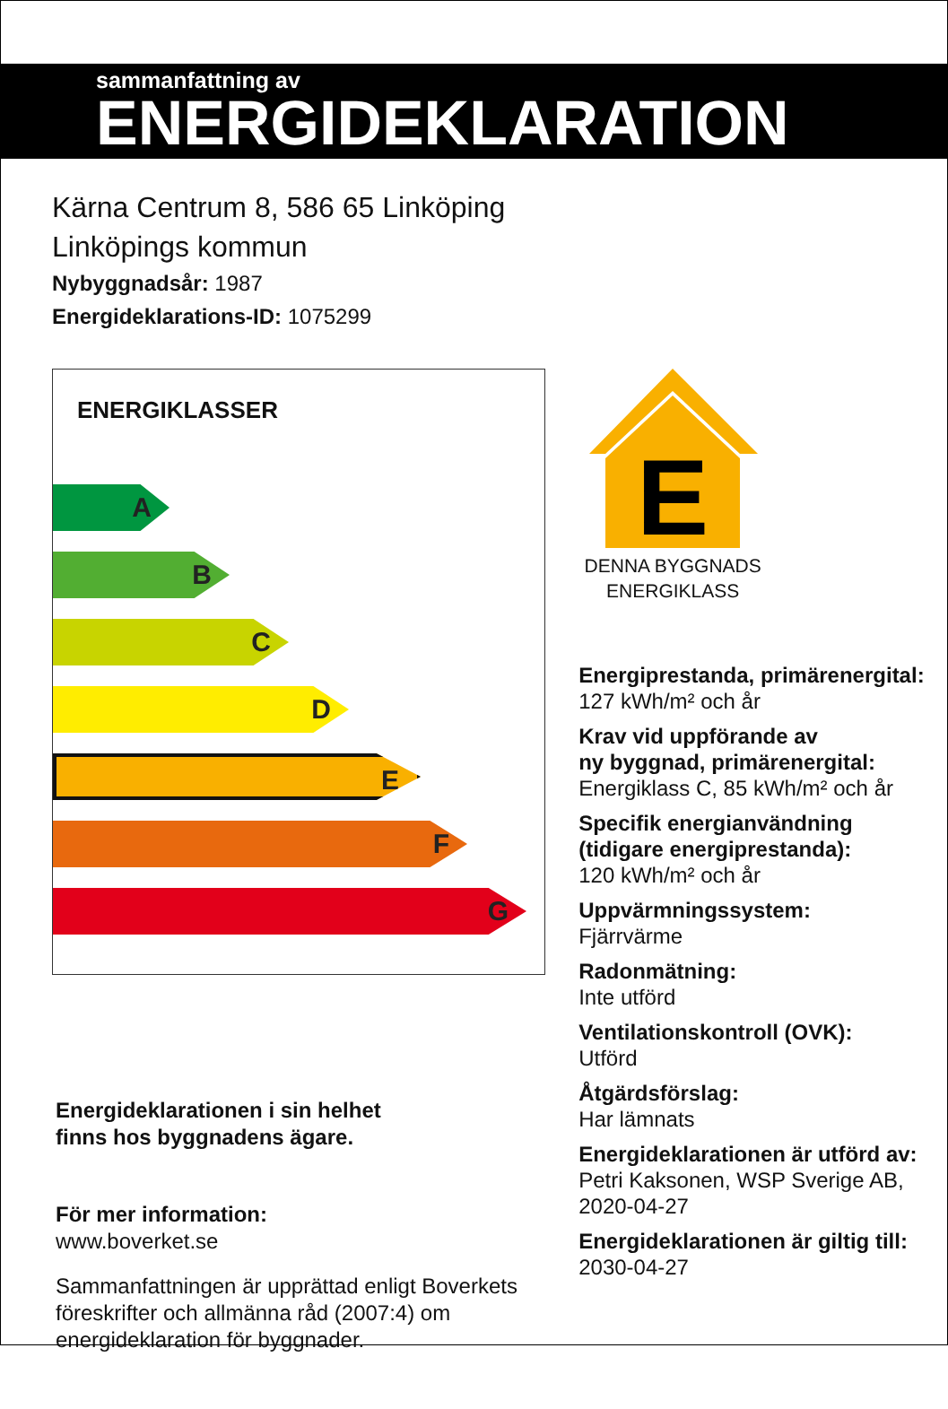sammanfattning av
ENERGIDEKLARATION
Kärna Centrum 8, 586 65 Linköping
Linköpings kommun
Nybyggnadsår: 1987
Energideklarations-ID: 1075299
ENERGIKLASSER
A
B
C
D
E
F
G
Energideklarationen i sin helhet
finns hos byggnadens ägare.
För mer information:
www.boverket.se
Sammanfattningen är upprättad enligt Boverkets föreskrifter och allmänna råd (2007:4) om energideklaration för byggnader.
E
DENNA BYGGNADS ENERGIKLASS
Energiprestanda, primärenergital:
127 kWh/m² och år
Krav vid uppförande av
ny byggnad, primärenergital:
Energiklass C, 85 kWh/m² och år
Specifik energianvändning
(tidigare energiprestanda):
120 kWh/m² och år
Uppvärmningssystem:
Fjärrvärme
Radonmätning:
Inte utförd
Ventilationskontroll (OVK):
Utförd
Åtgärdsförslag:
Har lämnats
Energideklarationen är utförd av:
Petri Kaksonen, WSP Sverige AB,
2020-04-27
Energideklarationen är giltig till:
2030-04-27